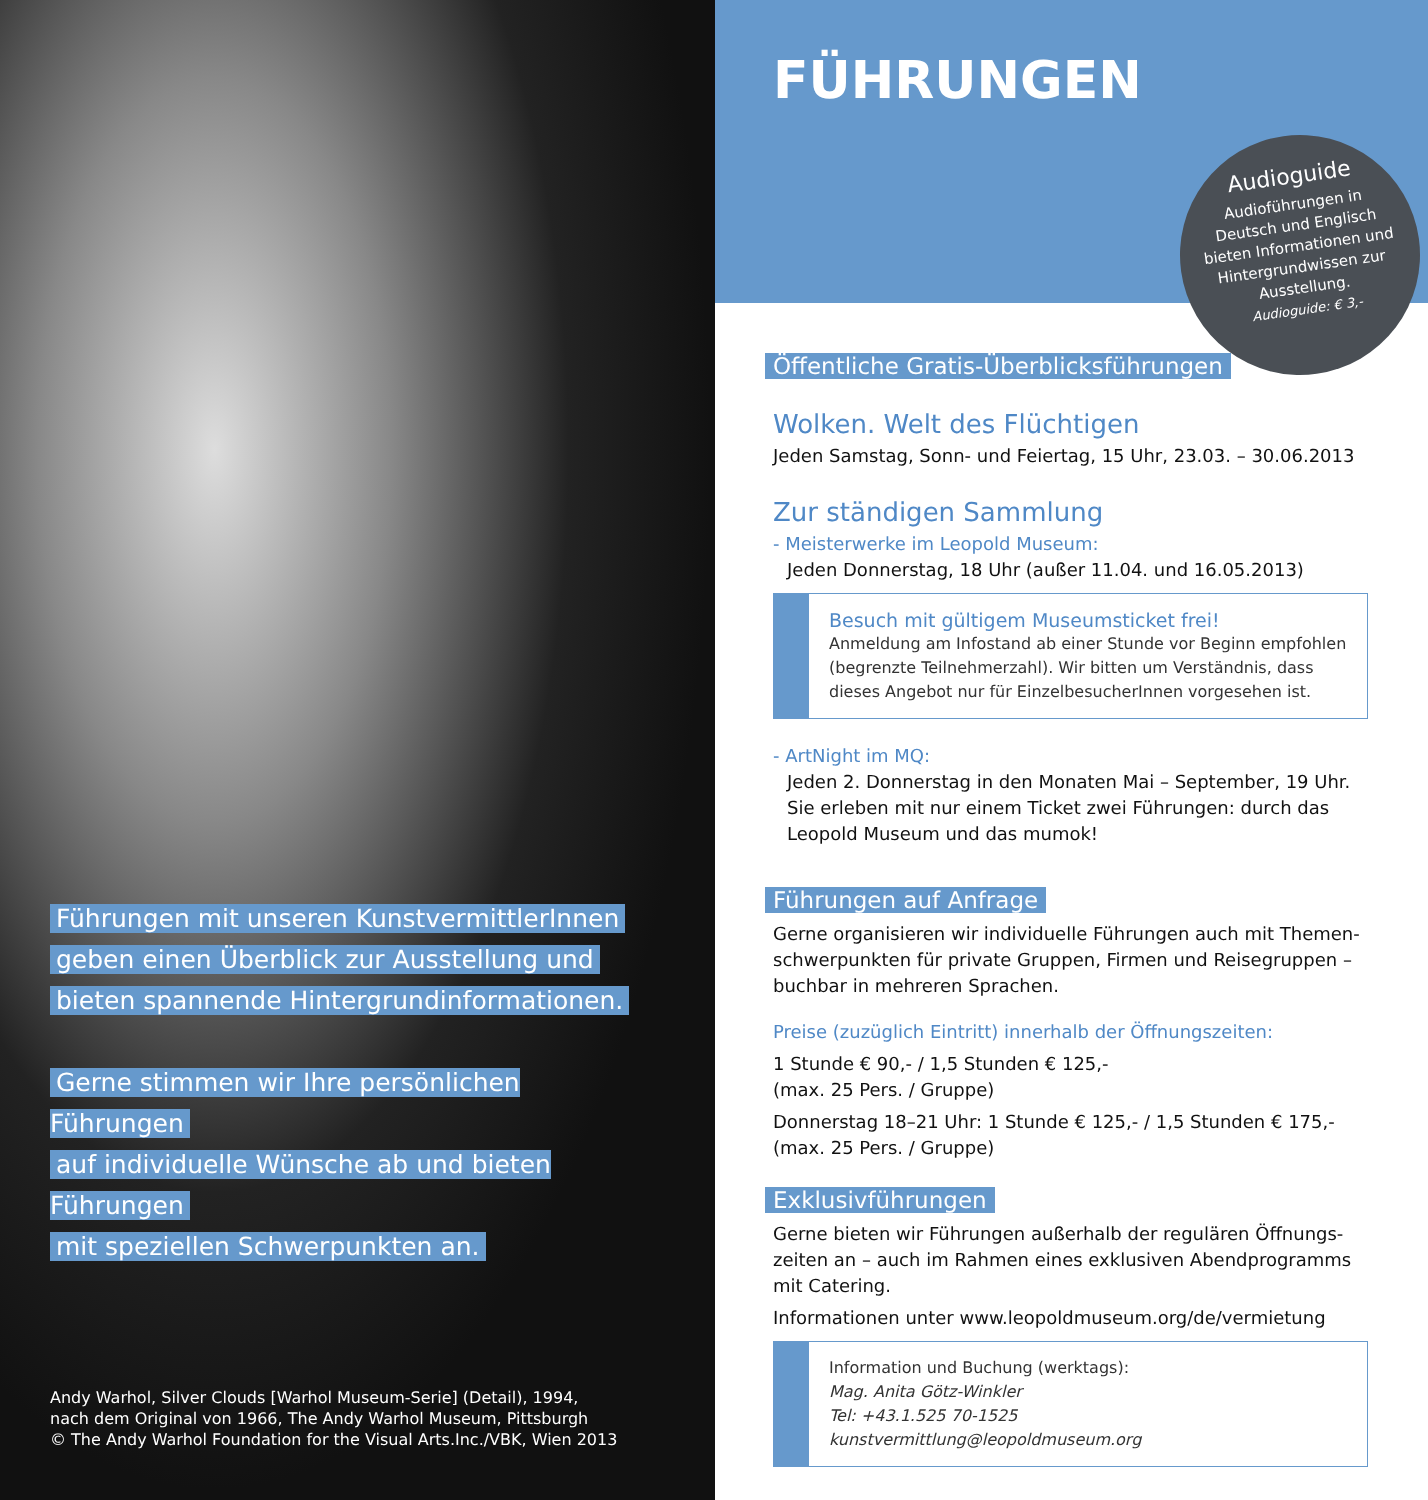Führungen mit unseren KunstvermittlerInnen
geben einen Überblick zur Ausstellung und
bieten spannende Hintergrundinformationen.
Gerne stimmen wir Ihre persönlichen Führungen
auf individuelle Wünsche ab und bieten Führungen
mit speziellen Schwerpunkten an.
Andy Warhol, Silver Clouds [Warhol Museum-Serie] (Detail), 1994,
nach dem Original von 1966, The Andy Warhol Museum, Pittsburgh
© The Andy Warhol Foundation for the Visual Arts.Inc./VBK, Wien 2013
FÜHRUNGEN
Audioguide
Audioführungen in
Deutsch und Englisch
bieten Informationen und
Hintergrundwissen zur
Ausstellung.
Audioguide: € 3,-
Öffentliche Gratis-Überblicksführungen
Wolken. Welt des Flüchtigen
Jeden Samstag, Sonn- und Feiertag, 15 Uhr, 23.03. – 30.06.2013
Zur ständigen Sammlung
- Meisterwerke im Leopold Museum:
Jeden Donnerstag, 18 Uhr (außer 11.04. und 16.05.2013)
Besuch mit gültigem Museumsticket frei!
Anmeldung am Infostand ab einer Stunde vor Beginn empfohlen (begrenzte Teilnehmerzahl). Wir bitten um Verständnis, dass dieses Angebot nur für EinzelbesucherInnen vorgesehen ist.
- ArtNight im MQ:
Jeden 2. Donnerstag in den Monaten Mai – September, 19 Uhr.
Sie erleben mit nur einem Ticket zwei Führungen: durch das Leopold Museum und das mumok!
Führungen auf Anfrage
Gerne organisieren wir individuelle Führungen auch mit Themen-schwerpunkten für private Gruppen, Firmen und Reisegruppen – buchbar in mehreren Sprachen.
Preise (zuzüglich Eintritt) innerhalb der Öffnungszeiten:
1 Stunde € 90,- / 1,5 Stunden € 125,-
(max. 25 Pers. / Gruppe)
Donnerstag 18–21 Uhr: 1 Stunde € 125,- / 1,5 Stunden € 175,-
(max. 25 Pers. / Gruppe)
Exklusivführungen
Gerne bieten wir Führungen außerhalb der regulären Öffnungs-zeiten an – auch im Rahmen eines exklusiven Abendprogramms mit Catering.
Informationen unter www.leopoldmuseum.org/de/vermietung
Information und Buchung (werktags):
Mag. Anita Götz-Winkler
Tel: +43.1.525 70-1525
kunstvermittlung@leopoldmuseum.org